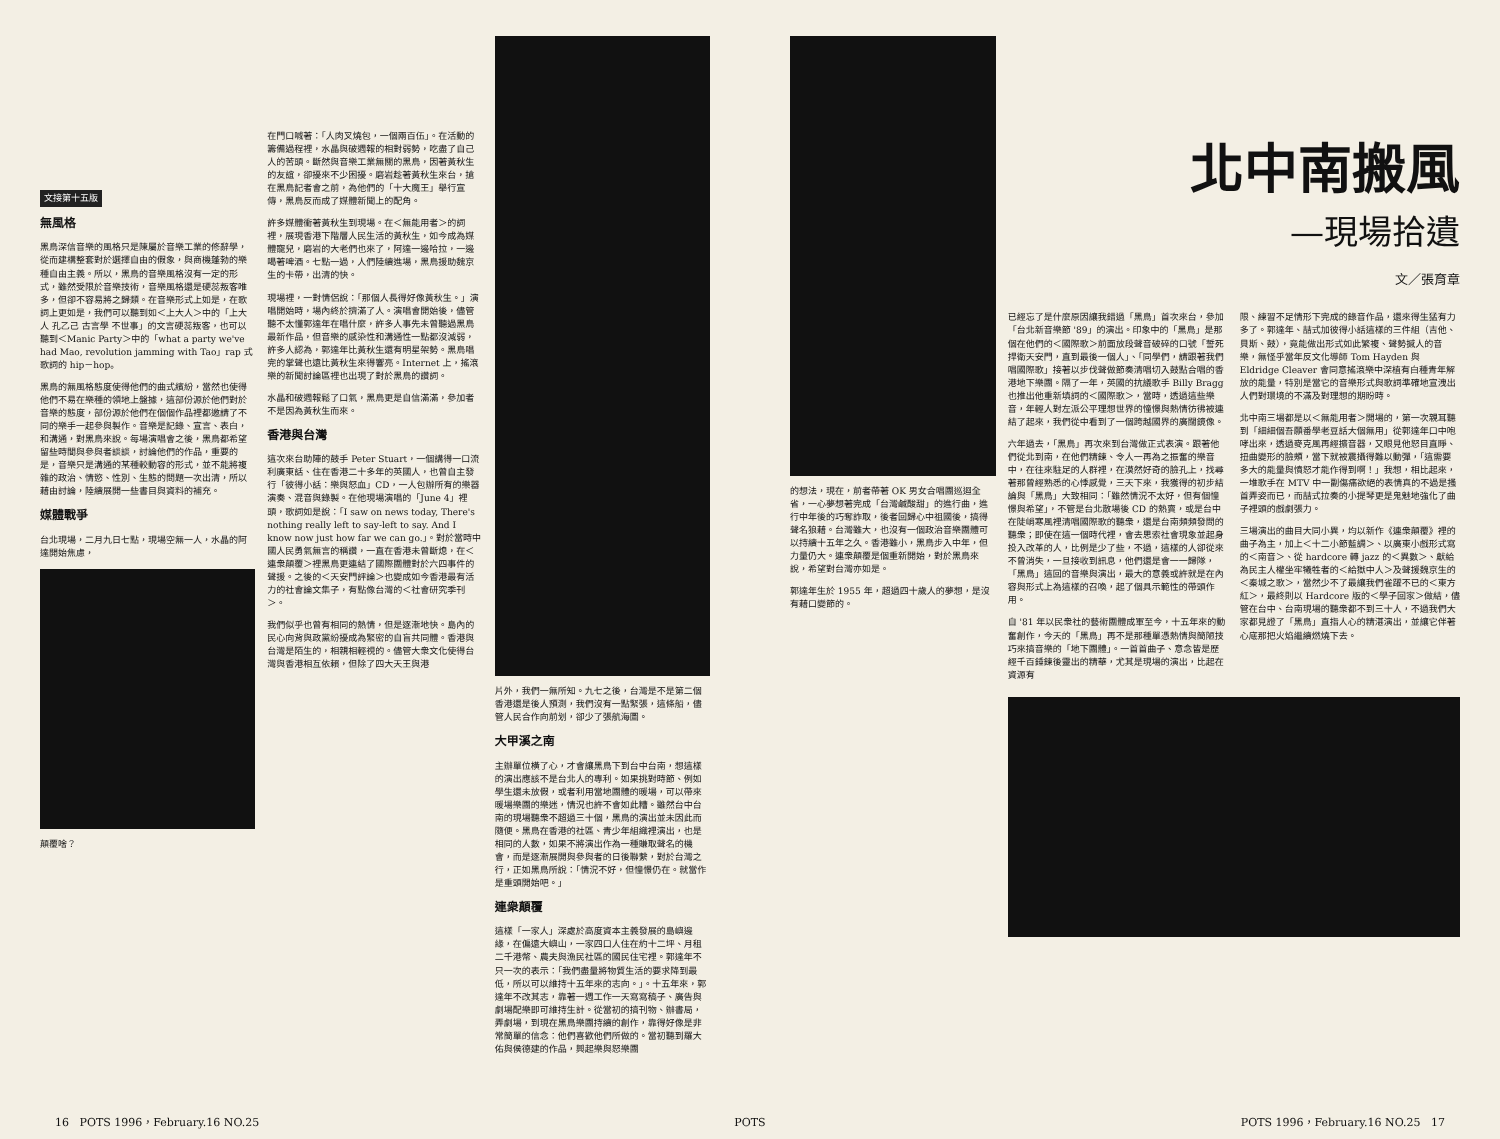文接第十五版
無風格
黑鳥深信音樂的風格只是陳屬於音樂工業的修辭學，從而建構整套對於選擇自由的假象，與商機蓬勃的樂種自由主義。所以，黑鳥的音樂風格沒有一定的形式，雖然受限於音樂技術，音樂風格還是硬蕊叛客唯多，但卻不容易將之歸類。在音樂形式上如是，在歌詞上更如是，我們可以聽到如＜上大人＞中的「上大人 孔乙己 古言學 不世事」的文言硬蕊叛客，也可以聽到＜Manic Party＞中的「what a party we've had Mao, revolution jamming with Tao」rap 式歌詞的 hip－hop。
黑鳥的無風格態度使得他們的曲式繽紛，當然也使得他們不易在樂種的領地上盤據，這部份源於他們對於音樂的態度，部份源於他們在個個作品裡都邀請了不同的樂手一起參與製作。音樂是記錄、宣言、表白，和溝通，對黑鳥來說。每場演唱會之後，黑鳥都希望留些時間與參與者談談，討論他們的作品，重要的是，音樂只是溝通的某種較動容的形式，並不能將複雜的政治、情慾、性別、生態的問題一次出清，所以藉由討論，陸續展開一些書目與資料的補充。
媒體戰爭
台北現場，二月九日七點，現場空無一人，水晶的阿達開始焦慮，
顛覆啥？
在門口喊著：「人肉叉燒包，一個兩百伍」。在活動的籌備過程裡，水晶與破週報的相對弱勢，吃盡了自己人的苦頭。斷然與音樂工業無關的黑鳥，因著黃秋生的友誼，卻擾來不少困擾。磨岩趁著黃秋生來台，搶在黑鳥記者會之前，為他們的「十大魔王」舉行宣傳，黑鳥反而成了媒體新聞上的配角。
許多媒體衝著黃秋生到現場。在＜無能用者＞的詞裡，展現香港下階層人民生活的黃秋生，如今成為媒體寵兒，磨岩的大老們也來了，阿達一邊哈拉，一邊喝著啤酒。七點一過，人們陸續進場，黑鳥援助魏京生的卡帶，出清的快。
現場裡，一對情侶說：「那個人長得好像黃秋生。」演唱開始時，場內終於擠滿了人。演唱會開始後，儘管聽不太懂郭達年在唱什麼，許多人事先未曾聽過黑鳥最新作品，但音樂的感染性和溝通性一點都沒減弱，許多人認為，郭達年比黃秋生還有明星架勢。黑鳥唱完的掌聲也遠比黃秋生來得響亮。Internet 上，搖滾樂的新聞討論區裡也出現了對於黑鳥的讚詞。
水晶和破週報鬆了口氣，黑鳥更是自信滿滿，參加者不是因為黃秋生而來。
香港與台灣
這次來台助陣的鼓手 Peter Stuart，一個講得一口流利廣東話、住在香港二十多年的英國人，也曾自主發行「彼得小話：樂與怒血」CD，一人包辦所有的樂器演奏、混音與錄製。在他現場演唱的「June 4」裡頭，歌詞如是說：「I saw on news today, There's nothing really left to say-left to say. And I know now just how far we can go.」。對於當時中國人民勇氣無言的稱讚，一直在香港未曾斷熄，在＜連衆顛覆＞裡黑鳥更連結了國際團體對於六四事件的聲援。之後的＜天安門評論＞也變成如今香港最有活力的社會論文集子，有點像台灣的＜社會研究季刊＞。
我們似乎也曾有相同的熱情，但是逐漸地快。島內的民心向背與政黨紛擾成為緊密的自盲共同體。香港與台灣是陌生的，相親相輕視的。儘管大衆文化使得台灣與香港相互依賴，但除了四大天王與港
片外，我們一無所知。九七之後，台灣是不是第二個香港還是後人預測，我們沒有一點緊張，這條船，儘管人民合作向前划，卻少了張航海圖。
大甲溪之南
主辦單位橫了心，才會讓黑鳥下到台中台南，想這樣的演出應該不是台北人的專利。如果挑對時節、例如學生還未放假，或者利用當地團體的暖場，可以帶來暖場樂團的樂迷，情況也許不會如此糟。雖然台中台南的現場聽衆不超過三十個，黑鳥的演出並未因此而隨便。黑鳥在香港的社區、青少年組織裡演出，也是相同的人數，如果不將演出作為一種賺取聲名的機會，而是逐漸展開與參與者的日後聯繫，對於台灣之行，正如黑鳥所說：「情況不好，但憧憬仍在。就當作是重頭開始吧。」
連衆顛覆
這樣「一家人」深處於高度資本主義發展的島嶼邊緣，在偏遠大嶼山，一家四口人住在約十二坪、月租二千港幣、農夫與漁民社區的國民住宅裡。郭達年不只一次的表示：「我們盡量將物質生活的要求降到最低，所以可以維持十五年來的志向。」。十五年來，郭達年不改其志，靠著一週工作一天寫寫稿子、廣告與劇場配樂即可維持生計。從當初的搞刊物、辦書局，弄劇場，到現在黑鳥樂團持續的創作，靠得好像是非常簡單的信念：他們喜歡他們所做的。當初聽到羅大佑與侯德建的作品，興起樂與怒樂團
的想法，現在，前者帶著 OK 男女合唱團巡迴全省，一心夢想著完成「台灣鹹酸甜」的進行曲，進行中年後的巧奪詐取，後者回歸心中祖國後，搞得聲名狼藉。台灣雖大，也沒有一個政治音樂團體可以持續十五年之久。香港雖小，黑鳥步入中年，但力量仍大。連衆顛覆是個重新開始，對於黑鳥來說，希望對台灣亦如是。
郭達年生於 1955 年，超過四十歲人的夢想，是沒有藉口變節的。
北中南搬風
—現場拾遺
文／張育章
已經忘了是什麼原因讓我錯過「黑鳥」首次來台，參加「台北新音樂節 '89」的演出。印象中的「黑鳥」是那個在他們的＜國際歌＞前面放段聲音破碎的口號「誓死捍衛天安門，直到最後一個人」、「同學們，請跟著我們唱國際歌」接著以步伐聲做節奏清唱切入鼓點合唱的香港地下樂團。隔了一年，英國的抗議歌手 Billy Bragg 也推出他重新填詞的＜國際歌＞，當時，透過這些樂音，年輕人對左派公平理想世界的憧憬與熱情彷彿被連結了起來，我們從中看到了一個跨越國界的廣闊鏡像。
六年過去，「黑鳥」再次來到台灣做正式表演。跟著他們從北到南，在他們精鍊、令人一再為之振奮的樂音中，在往來駐足的人群裡，在漠然好奇的臉孔上，找尋著那曾經熟悉的心悸感覺，三天下來，我獲得的初步結論與「黑鳥」大致相同：「雖然情況不太好，但有個憧憬與希望」，不管是台北散場後 CD 的熱賣，或是台中在陡峭寒風裡清唱國際歌的聽衆，還是台南頻頻發問的聽衆；即使在這一個時代裡，會去思索社會現象並起身投入改革的人，比例是少了些，不過，這樣的人卻從來不曾消失，一旦接收到訊息，他們還是會一一歸隊，「黑鳥」這回的音樂與演出，最大的意義或許就是在內容與形式上為這樣的召喚，起了個具示範性的帶頭作用。
自 '81 年以民衆社的藝術團體成軍至今，十五年來的動奮創作，今天的「黑鳥」再不是那種單憑熱情與簡陋技巧來搞音樂的「地下團體」。一首首曲子、意念皆是歷經千百錘鍊後靈出的精華，尤其是現場的演出，比起在資源有
限、練習不足情形下完成的錄音作品，還來得生猛有力多了。郭達年、喆式加彼得小話這樣的三件組（吉他、貝斯、鼓），竟能做出形式如此繁複、聲勢撼人的音樂，無怪乎當年反文化導師 Tom Hayden 與 Eldridge Cleaver 會同意搖滾樂中深植有白種青年解放的能量，特別是當它的音樂形式與歌詞準確地宣洩出人們對環境的不滿及對理想的期盼時。
北中南三場都是以＜無能用者＞開場的，第一次親耳聽到「細細個吾願番學老豆話大個無用」從郭達年口中咆哮出來，透過麥克風再經擴音器，又眼見他怒目直睜、扭曲變形的臉頰，當下就被震攝得難以動彈，「這需要多大的能量與憤怒才能作得到啊！」我想，相比起來，一堆歌手在 MTV 中一副傷痛欲絕的表情真的不過是搔首弄姿而已，而喆式拉奏的小提琴更是鬼魅地強化了曲子裡頭的戲劇張力。
三場演出的曲目大同小異，均以新作《連衆顛覆》裡的曲子為主，加上＜十二小節藍調＞、以廣東小戲形式寫的＜南音＞、從 hardcore 轉 jazz 的＜異數＞、獻給為民主人權坐牢犧牲者的＜給獄中人＞及聲援魏京生的＜秦城之歌＞，當然少不了最讓我們雀躍不已的＜東方紅＞，最終則以 Hardcore 版的＜學子回家＞做結，儘管在台中、台南現場的聽衆都不到三十人，不過我們大家都見證了「黑鳥」直指人心的精湛演出，並讓它伴著心底那把火焰繼續燃燒下去。
16 POTS 1996，February.16 NO.25 POTS POTS 1996，February.16 NO.25 17